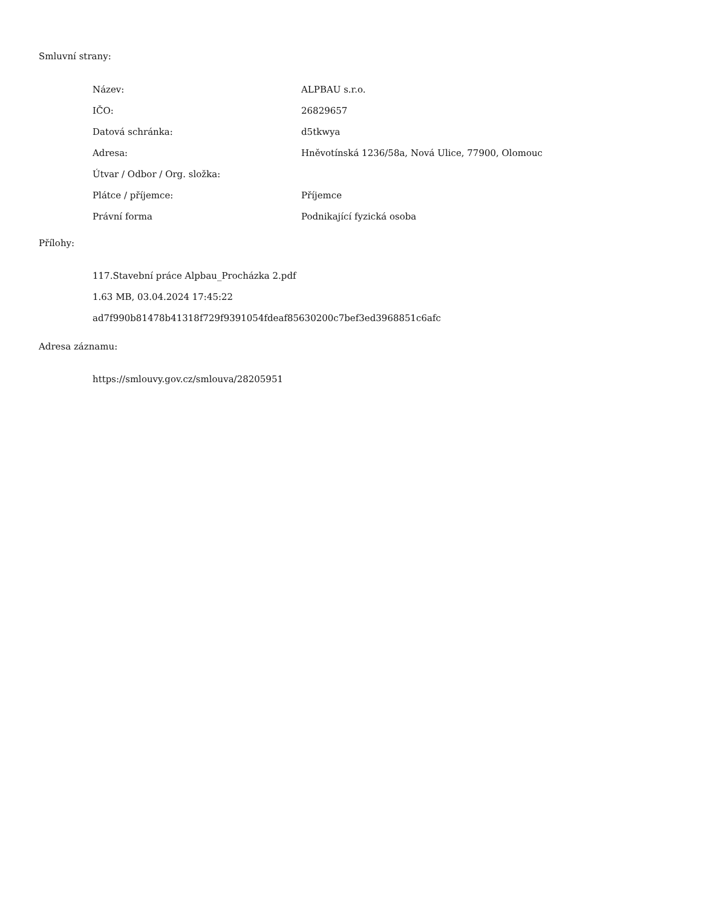Smluvní strany:
| Název: | ALPBAU s.r.o. |
| IČO: | 26829657 |
| Datová schránka: | d5tkwya |
| Adresa: | Hněvotínská 1236/58a, Nová Ulice, 77900, Olomouc |
| Útvar / Odbor / Org. složka: | |
| Plátce / příjemce: | Příjemce |
| Právní forma | Podnikající fyzická osoba |
Přílohy:
117.Stavební práce Alpbau_Procházka 2.pdf
1.63 MB, 03.04.2024 17:45:22
ad7f990b81478b41318f729f9391054fdeaf85630200c7bef3ed3968851c6afc
Adresa záznamu:
https://smlouvy.gov.cz/smlouva/28205951